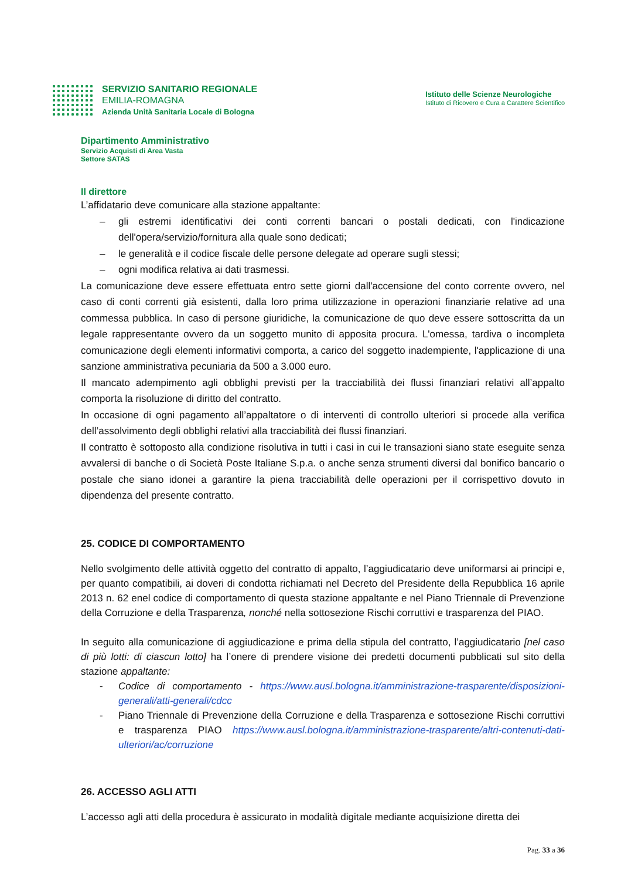SERVIZIO SANITARIO REGIONALE
EMILIA-ROMAGNA
Azienda Unità Sanitaria Locale di Bologna
Istituto delle Scienze Neurologiche
Istituto di Ricovero e Cura a Carattere Scientifico
Dipartimento Amministrativo
Servizio Acquisti di Area Vasta
Settore SATAS
Il direttore
L’affidatario deve comunicare alla stazione appaltante:
– gli estremi identificativi dei conti correnti bancari o postali dedicati, con l'indicazione dell'opera/servizio/fornitura alla quale sono dedicati;
– le generalità e il codice fiscale delle persone delegate ad operare sugli stessi;
– ogni modifica relativa ai dati trasmessi.
La comunicazione deve essere effettuata entro sette giorni dall'accensione del conto corrente ovvero, nel caso di conti correnti già esistenti, dalla loro prima utilizzazione in operazioni finanziarie relative ad una commessa pubblica. In caso di persone giuridiche, la comunicazione de quo deve essere sottoscritta da un legale rappresentante ovvero da un soggetto munito di apposita procura. L'omessa, tardiva o incompleta comunicazione degli elementi informativi comporta, a carico del soggetto inadempiente, l'applicazione di una sanzione amministrativa pecuniaria da 500 a 3.000 euro.
Il mancato adempimento agli obblighi previsti per la tracciabilità dei flussi finanziari relativi all’appalto comporta la risoluzione di diritto del contratto.
In occasione di ogni pagamento all’appaltatore o di interventi di controllo ulteriori si procede alla verifica dell’assolvimento degli obblighi relativi alla tracciabilità dei flussi finanziari.
Il contratto è sottoposto alla condizione risolutiva in tutti i casi in cui le transazioni siano state eseguite senza avvalersi di banche o di Società Poste Italiane S.p.a. o anche senza strumenti diversi dal bonifico bancario o postale che siano idonei a garantire la piena tracciabilità delle operazioni per il corrispettivo dovuto in dipendenza del presente contratto.
25. CODICE DI COMPORTAMENTO
Nello svolgimento delle attività oggetto del contratto di appalto, l’aggiudicatario deve uniformarsi ai principi e, per quanto compatibili, ai doveri di condotta richiamati nel Decreto del Presidente della Repubblica 16 aprile 2013 n. 62 enel codice di comportamento di questa stazione appaltante e nel Piano Triennale di Prevenzione della Corruzione e della Trasparenza, nonché nella sottosezione Rischi corruttivi e trasparenza del PIAO.
In seguito alla comunicazione di aggiudicazione e prima della stipula del contratto, l’aggiudicatario [nel caso di più lotti: di ciascun lotto] ha l’onere di prendere visione dei predetti documenti pubblicati sul sito della stazione appaltante:
- Codice di comportamento - https://www.ausl.bologna.it/amministrazione-trasparente/disposizioni-generali/atti-generali/cdcc
- Piano Triennale di Prevenzione della Corruzione e della Trasparenza e sottosezione Rischi corruttivi e trasparenza PIAO https://www.ausl.bologna.it/amministrazione-trasparente/altri-contenuti-dati-ulteriori/ac/corruzione
26. ACCESSO AGLI ATTI
L’accesso agli atti della procedura è assicurato in modalità digitale mediante acquisizione diretta dei
Pag. 33 a 36